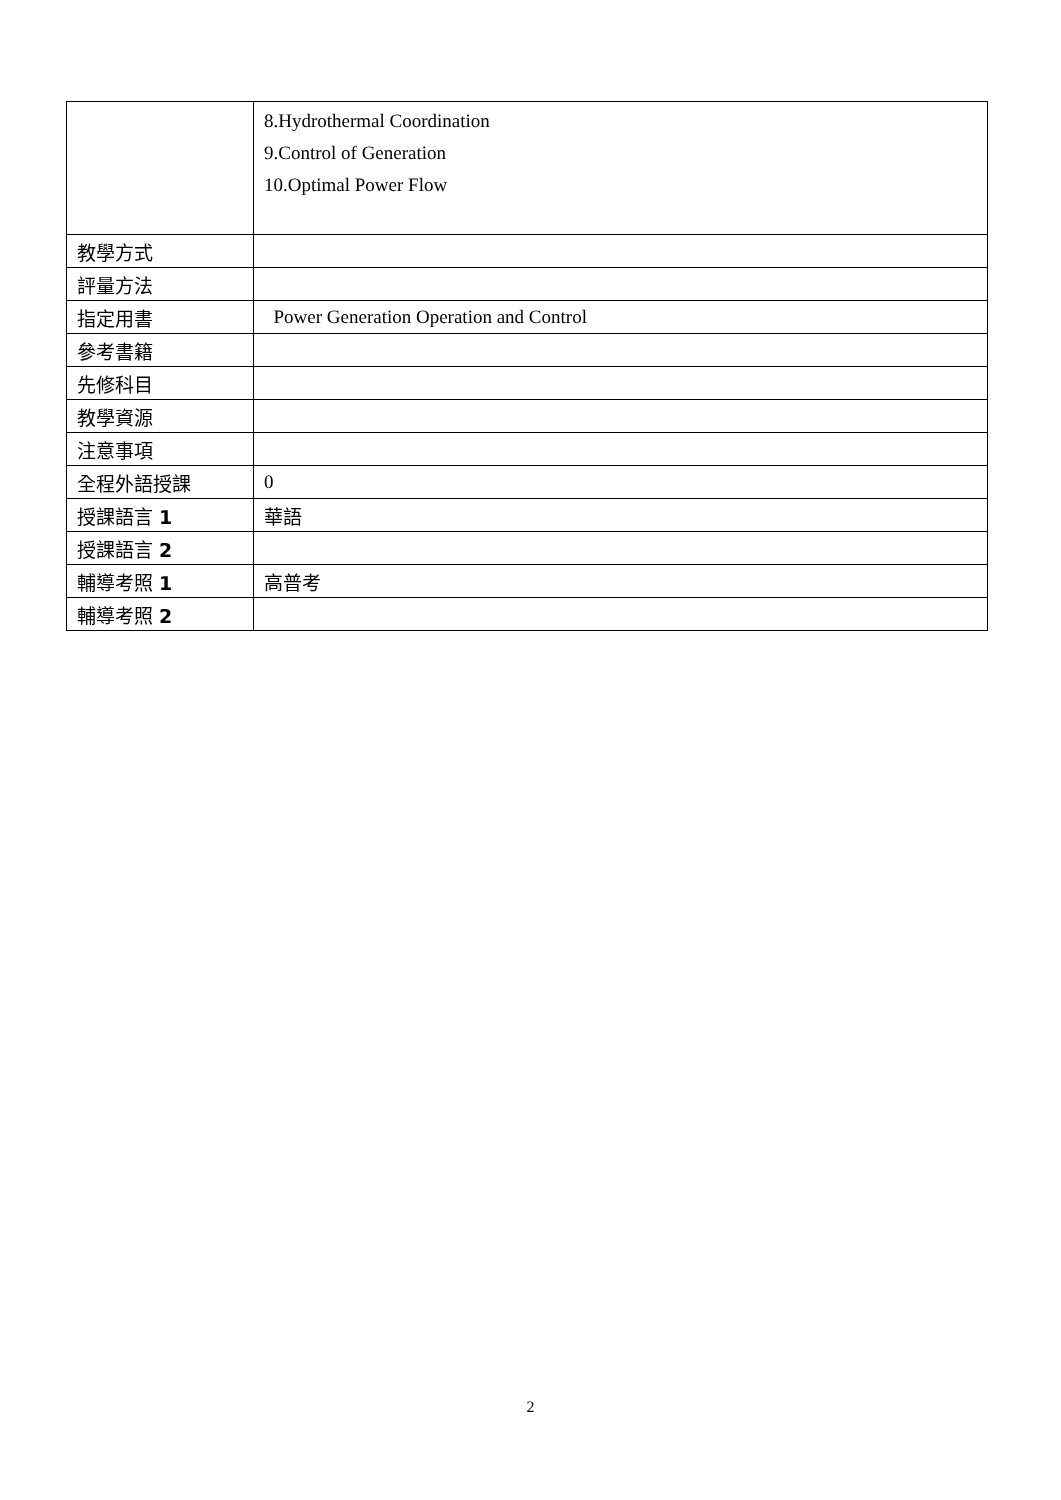| | 8.Hydrothermal Coordination 9.Control of Generation 10.Optimal Power Flow |
| 教學方式 | |
| 評量方法 | |
| 指定用書 | Power Generation Operation and Control |
| 參考書籍 | |
| 先修科目 | |
| 教學資源 | |
| 注意事項 | |
| 全程外語授課 | 0 |
| 授課語言 1 | 華語 |
| 授課語言 2 | |
| 輔導考照 1 | 高普考 |
| 輔導考照 2 | |
2